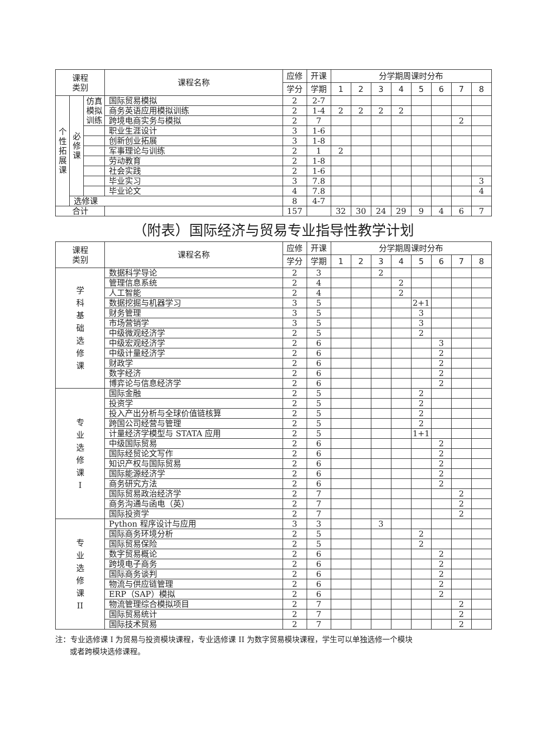| 课程 类别 | | | 课程名称 | 应修 | 开课 | 分学期周课时分布 | | | | | | | |
| --- | --- | --- | --- | --- | --- | --- | --- | --- | --- | --- | --- | --- | --- |
| | | | | 学分 | 学期 | 1 | 2 | 3 | 4 | 5 | 6 | 7 | 8 |
| 个 性 拓 展 课 | 必 修 课 | 仿真 模拟 训练 | 国际贸易模拟 | 2 | 2-7 | | | | | | | | |
| | | | 商务英语应用模拟训练 | 2 | 1-4 | 2 | 2 | 2 | 2 | | | | |
| | | | 跨境电商实务与模拟 | 2 | 7 | | | | | | | 2 | |
| | | | 职业生涯设计 | 3 | 1-6 | | | | | | | | |
| | | | 创新创业拓展 | 3 | 1-8 | | | | | | | | |
| | | | 军事理论与训练 | 2 | 1 | 2 | | | | | | | |
| | | | 劳动教育 | 2 | 1-8 | | | | | | | | |
| | | | 社会实践 | 2 | 1-6 | | | | | | | | |
| | | | 毕业实习 | 3 | 7.8 | | | | | | | | 3 |
| | | | 毕业论文 | 4 | 7.8 | | | | | | | | 4 |
| | 选修课 | | | 8 | 4-7 | | | | | | | | |
| 合计 | | | | 157 | | 32 | 30 | 24 | 29 | 9 | 4 | 6 | 7 |
（附表）国际经济与贸易专业指导性教学计划
| 课程 类别 | 课程名称 | 应修 | 开课 | 分学期周课时分布 | | | | | | | |
| --- | --- | --- | --- | --- | --- | --- | --- | --- | --- | --- | --- |
| | | 学分 | 学期 | 1 | 2 | 3 | 4 | 5 | 6 | 7 | 8 |
| 学 科 基 础 选 修 课 | 数据科学导论 | 2 | 3 | | | 2 | | | | | |
| | 管理信息系统 | 2 | 4 | | | | 2 | | | | |
| | 人工智能 | 2 | 4 | | | | 2 | | | | |
| | 数据挖掘与机器学习 | 3 | 5 | | | | | 2+1 | | | |
| | 财务管理 | 3 | 5 | | | | | 3 | | | |
| | 市场营销学 | 3 | 5 | | | | | 3 | | | |
| | 中级微观经济学 | 2 | 5 | | | | | 2 | | | |
| | 中级宏观经济学 | 2 | 6 | | | | | | 3 | | |
| | 中级计量经济学 | 2 | 6 | | | | | | 2 | | |
| | 财政学 | 2 | 6 | | | | | | 2 | | |
| | 数字经济 | 2 | 6 | | | | | | 2 | | |
| | 博弈论与信息经济学 | 2 | 6 | | | | | | 2 | | |
| 专 业 选 修 课 I | 国际金融 | 2 | 5 | | | | | 2 | | | |
| | 投资学 | 2 | 5 | | | | | 2 | | | |
| | 投入产出分析与全球价值链核算 | 2 | 5 | | | | | 2 | | | |
| | 跨国公司经营与管理 | 2 | 5 | | | | | 2 | | | |
| | 计量经济学模型与 STATA 应用 | 2 | 5 | | | | | 1+1 | | | |
| | 中级国际贸易 | 2 | 6 | | | | | | 2 | | |
| | 国际经贸论文写作 | 2 | 6 | | | | | | 2 | | |
| | 知识产权与国际贸易 | 2 | 6 | | | | | | 2 | | |
| | 国际能源经济学 | 2 | 6 | | | | | | 2 | | |
| | 商务研究方法 | 2 | 6 | | | | | | 2 | | |
| | 国际贸易政治经济学 | 2 | 7 | | | | | | | 2 | |
| | 商务沟通与函电（英） | 2 | 7 | | | | | | | 2 | |
| | 国际投资学 | 2 | 7 | | | | | | | 2 | |
| 专 业 选 修 课 II | Python 程序设计与应用 | 3 | 3 | | | 3 | | | | | |
| | 国际商务环境分析 | 2 | 5 | | | | | 2 | | | |
| | 国际贸易保险 | 2 | 5 | | | | | 2 | | | |
| | 数字贸易概论 | 2 | 6 | | | | | | 2 | | |
| | 跨境电子商务 | 2 | 6 | | | | | | 2 | | |
| | 国际商务谈判 | 2 | 6 | | | | | | 2 | | |
| | 物流与供应链管理 | 2 | 6 | | | | | | 2 | | |
| | ERP（SAP）模拟 | 2 | 6 | | | | | | 2 | | |
| | 物流管理综合模拟项目 | 2 | 7 | | | | | | | 2 | |
| | 国际贸易统计 | 2 | 7 | | | | | | | 2 | |
| | 国际技术贸易 | 2 | 7 | | | | | | | 2 | |
注：专业选修课 I 为贸易与投资模块课程，专业选修课 II 为数字贸易模块课程，学生可以单独选修一个模块
或者跨模块选修课程。